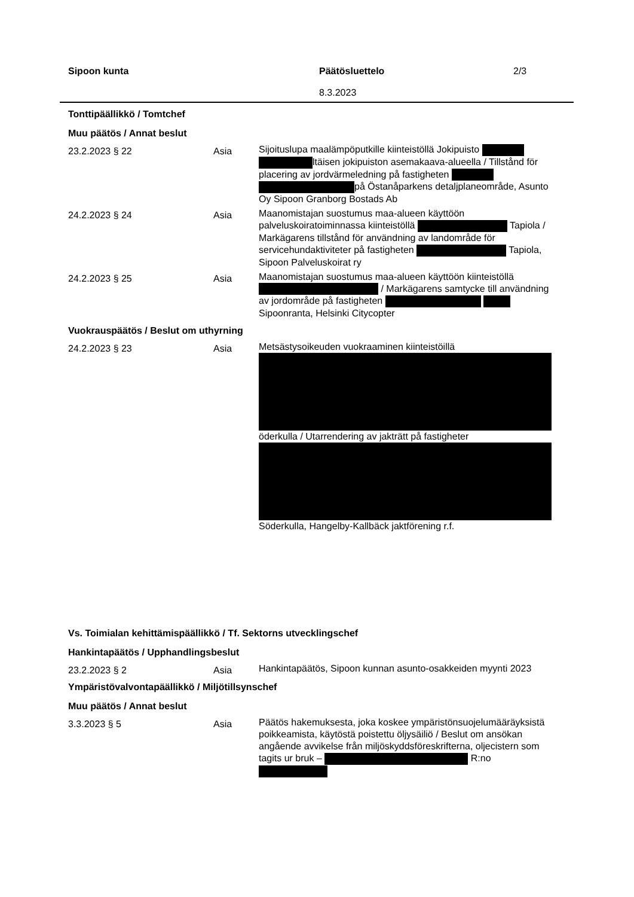Sipoon kunta Päätösluettelo
8.3.2023
2/3
Tonttipäällikkö / Tomtchef
Muu päätös / Annat beslut
23.2.2023 § 22 Asia
Sijoituslupa maalämpöputkille kiinteistöllä Jokipuisto ltäisen jokipuiston asemakaava-alueella / Tillstånd för placering av jordvärmeledning på fastigheten på Östanåparkens detaljplaneområde, Asunto Oy Sipoon Granborg Bostads Ab
24.2.2023 § 24 Asia
Maanomistajan suostumus maa-alueen käyttöön palveluskoiratoiminnassa kiinteistöllä Tapiola / Markägarens tillstånd för användning av landområde för servicehundaktiviteter på fastigheten Tapiola, Sipoon Palveluskoirat ry
24.2.2023 § 25 Asia
Maanomistajan suostumus maa-alueen käyttöön kiinteistöllä / Markägarens samtycke till användning av jordområde på fastigheten Sipoonranta, Helsinki Citycopter
Vuokrauspäätös / Beslut om uthyrning
24.2.2023 § 23 Asia
Metsästysoikeuden vuokraaminen kiinteistöillä öderkulla / Utarrendering av jakträtt på fastigheter Söderkulla, Hangelby-Kallbäck jaktförening r.f.
Vs. Toimialan kehittämispäällikkö / Tf. Sektorns utvecklingschef
Hankintapäätös / Upphandlingsbeslut
23.2.2023 § 2 Asia
Hankintapäätös, Sipoon kunnan asunto-osakkeiden myynti 2023
Ympäristövalvontapäällikkö / Miljötillsynschef
Muu päätös / Annat beslut
3.3.2023 § 5 Asia
Päätös hakemuksesta, joka koskee ympäristönsuojelumääräyksistä poikkeamista, käytöstä poistettu öljysäiliö / Beslut om ansökan angående avvikelse från miljöskyddsföreskrifterna, oljecistern som tagits ur bruk – R:no